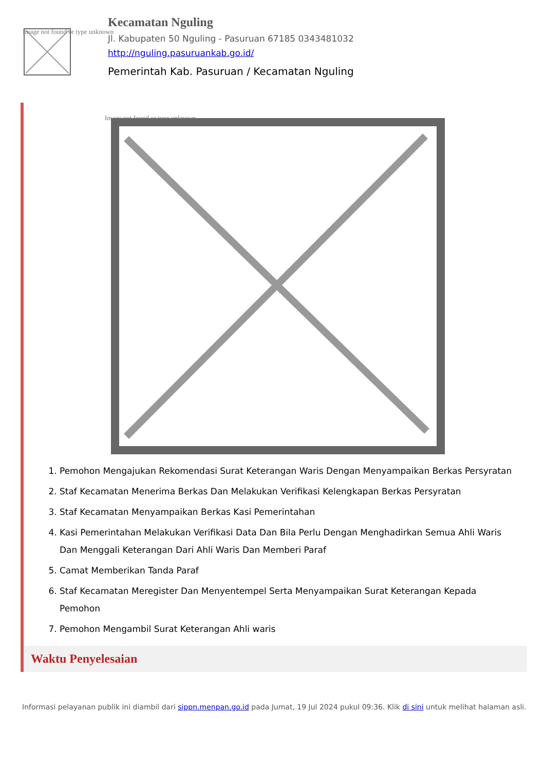Image not found or type unknown
Kecamatan Nguling
Jl. Kabupaten 50 Nguling - Pasuruan 67185 0343481032
http://nguling.pasuruankab.go.id/
Pemerintah Kab. Pasuruan / Kecamatan Nguling
Image not found or type unknown
1. Pemohon Mengajukan Rekomendasi Surat Keterangan Waris Dengan Menyampaikan Berkas Persyratan
2. Staf Kecamatan Menerima Berkas Dan Melakukan Verifikasi Kelengkapan Berkas Persyratan
3. Staf Kecamatan Menyampaikan Berkas Kasi Pemerintahan
4. Kasi Pemerintahan Melakukan Verifikasi Data Dan Bila Perlu Dengan Menghadirkan Semua Ahli Waris Dan Menggali Keterangan Dari Ahli Waris Dan Memberi Paraf
5. Camat Memberikan Tanda Paraf
6. Staf Kecamatan Meregister Dan Menyentempel Serta Menyampaikan Surat Keterangan Kepada Pemohon
7. Pemohon Mengambil Surat Keterangan Ahli waris
Waktu Penyelesaian
Informasi pelayanan publik ini diambil dari sippn.menpan.go.id pada Jumat, 19 Jul 2024 pukul 09:36. Klik di sini untuk melihat halaman asli.